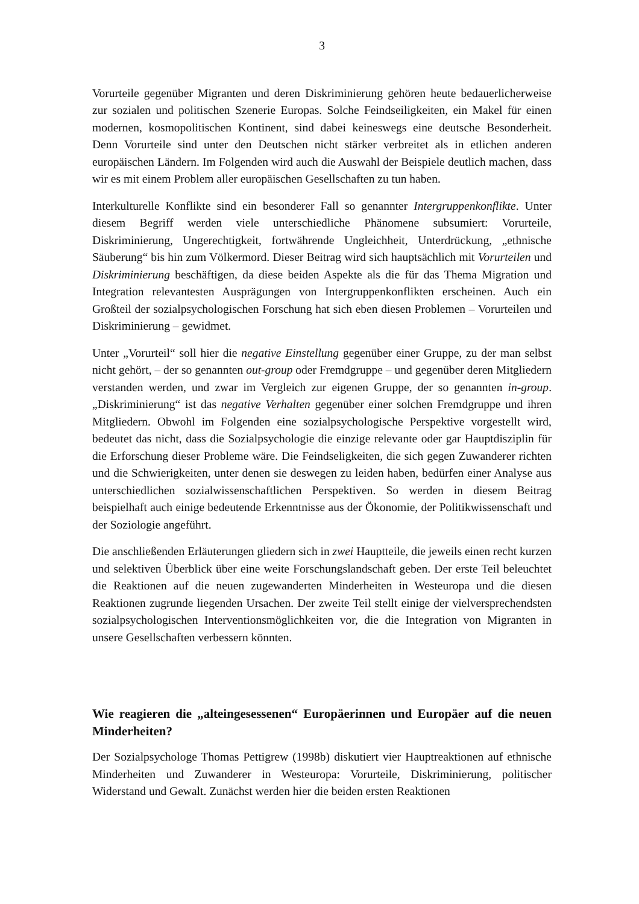3
Vorurteile gegenüber Migranten und deren Diskriminierung gehören heute bedauerlicherweise zur sozialen und politischen Szenerie Europas. Solche Feindseiligkeiten, ein Makel für einen modernen, kosmopolitischen Kontinent, sind dabei keineswegs eine deutsche Besonderheit. Denn Vorurteile sind unter den Deutschen nicht stärker verbreitet als in etlichen anderen europäischen Ländern. Im Folgenden wird auch die Auswahl der Beispiele deutlich machen, dass wir es mit einem Problem aller europäischen Gesellschaften zu tun haben.
Interkulturelle Konflikte sind ein besonderer Fall so genannter Intergruppenkonflikte. Unter diesem Begriff werden viele unterschiedliche Phänomene subsumiert: Vorurteile, Diskriminierung, Ungerechtigkeit, fortwährende Ungleichheit, Unterdrückung, „ethnische Säuberung“ bis hin zum Völkermord. Dieser Beitrag wird sich hauptsächlich mit Vorurteilen und Diskriminierung beschäftigen, da diese beiden Aspekte als die für das Thema Migration und Integration relevantesten Ausprägungen von Intergruppenkonflikten erscheinen. Auch ein Großteil der sozialpsychologischen Forschung hat sich eben diesen Problemen – Vorurteilen und Diskriminierung – gewidmet.
Unter „Vorurteil“ soll hier die negative Einstellung gegenüber einer Gruppe, zu der man selbst nicht gehört, – der so genannten out-group oder Fremdgruppe – und gegenüber deren Mitgliedern verstanden werden, und zwar im Vergleich zur eigenen Gruppe, der so genannten in-group. „Diskriminierung“ ist das negative Verhalten gegenüber einer solchen Fremdgruppe und ihren Mitgliedern. Obwohl im Folgenden eine sozialpsychologische Perspektive vorgestellt wird, bedeutet das nicht, dass die Sozialpsychologie die einzige relevante oder gar Hauptdisziplin für die Erforschung dieser Probleme wäre. Die Feindseligkeiten, die sich gegen Zuwanderer richten und die Schwierigkeiten, unter denen sie deswegen zu leiden haben, bedürfen einer Analyse aus unterschiedlichen sozialwissenschaftlichen Perspektiven. So werden in diesem Beitrag beispielhaft auch einige bedeutende Erkenntnisse aus der Ökonomie, der Politikwissenschaft und der Soziologie angeführt.
Die anschließenden Erläuterungen gliedern sich in zwei Hauptteile, die jeweils einen recht kurzen und selektiven Überblick über eine weite Forschungslandschaft geben. Der erste Teil beleuchtet die Reaktionen auf die neuen zugewanderten Minderheiten in Westeuropa und die diesen Reaktionen zugrunde liegenden Ursachen. Der zweite Teil stellt einige der vielversprechendsten sozialpsychologischen Interventionsmöglichkeiten vor, die die Integration von Migranten in unsere Gesellschaften verbessern könnten.
Wie reagieren die „alteingesessenen“ Europäerinnen und Europäer auf die neuen Minderheiten?
Der Sozialpsychologe Thomas Pettigrew (1998b) diskutiert vier Hauptreaktionen auf ethnische Minderheiten und Zuwanderer in Westeuropa: Vorurteile, Diskriminierung, politischer Widerstand und Gewalt. Zunächst werden hier die beiden ersten Reaktionen